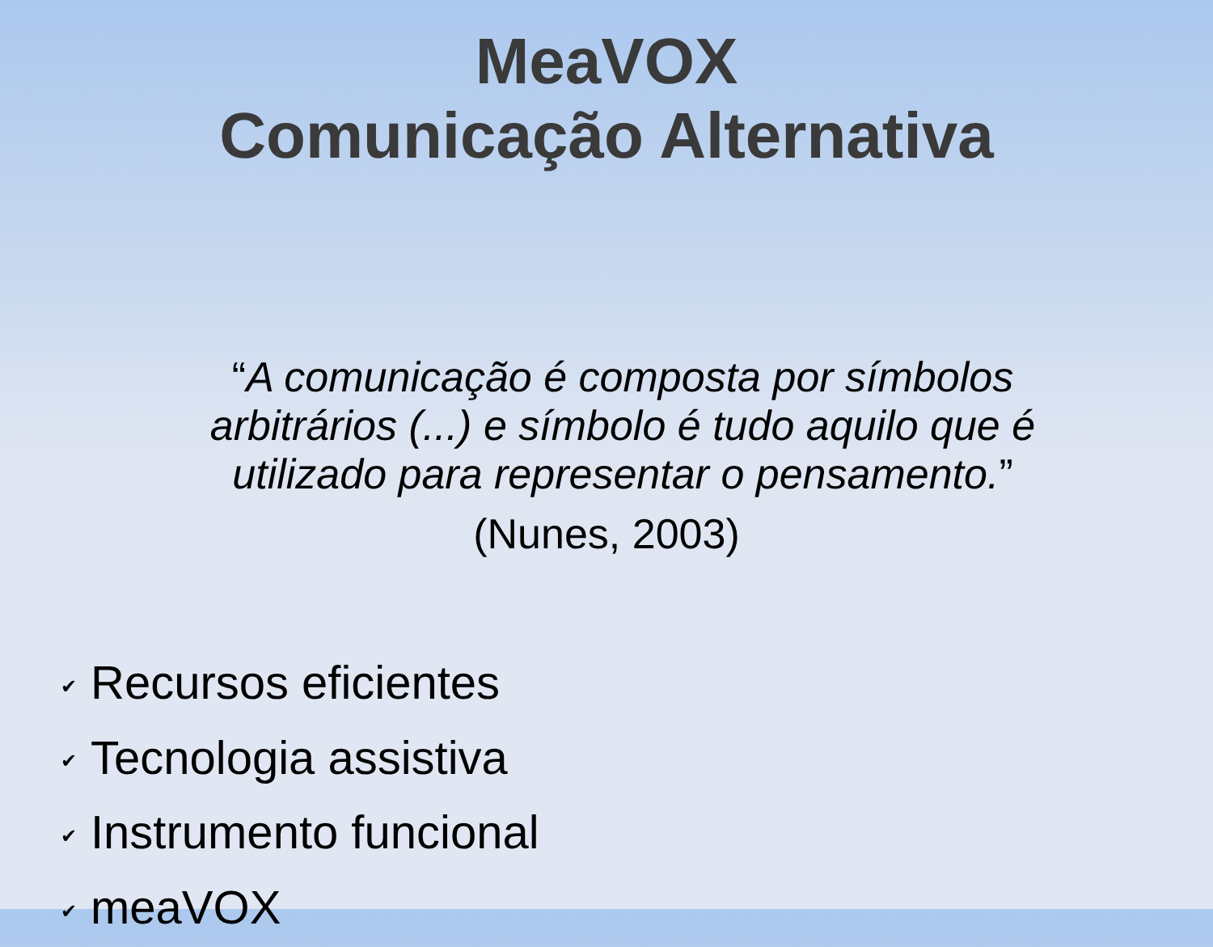MeaVOX
Comunicação Alternativa
“A comunicação é composta por símbolos arbitrários (...) e símbolo é tudo aquilo que é utilizado para representar o pensamento.”
(Nunes, 2003)
✔ Recursos eficientes
✔ Tecnologia assistiva
✔ Instrumento funcional
✔ meaVOX